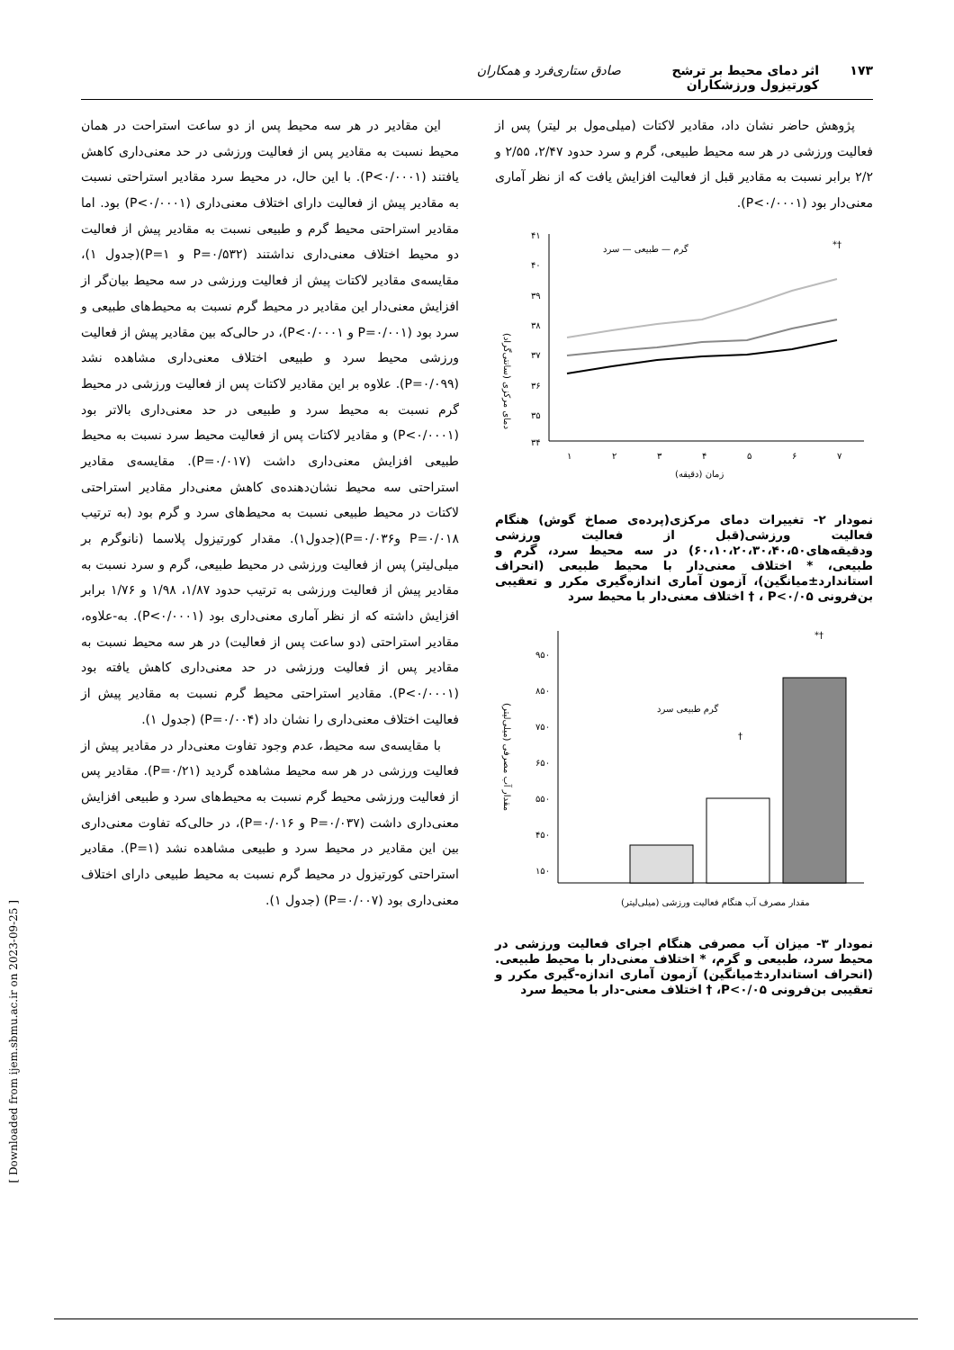۱۷۳ اثر دمای محیط بر ترشح کورتیزول ورزشکاران صادق ستاری‌فرد و همکاران
پژوهش حاضر نشان داد، مقادیر لاکتات (میلی‌مول بر لیتر) پس از فعالیت ورزشی در هر سه محیط طبیعی، گرم و سرد حدود ۲/۴۷، ۲/۵۵ و ۲/۲ برابر نسبت به مقادیر قبل از فعالیت افزایش یافت که از نظر آماری معنی‌دار بود (P<۰/۰۰۰۱).
۴۱
۴۰
۳۹
۳۸
۳۷
۳۶
۳۵
۳۴
۱
۲
۳
۴
۵
۶
۷
زمان (دقیقه)
گرم — طبیعی — سرد
*†
دمای مرکزی (سانتی‌گراد)
نمودار ۲- تغییرات دمای مرکزی(پرده‌ی صماخ گوش) هنگام فعالیت ورزشی(قبل از فعالیت ورزشی ودقیقه‌های۶۰،۱۰،۲۰،۳۰،۴۰،۵۰) در سه محیط سرد، گرم و طبیعی، * اختلاف معنی‌دار با محیط طبیعی (انحراف استاندارد±میانگین)، آزمون آماری اندازه‌گیری مکرر و تعقیبی بن‌فرونی P<۰/۰۵ ، † اختلاف معنی‌دار با محیط سرد
۹۵۰
۸۵۰
۷۵۰
۶۵۰
۵۵۰
۴۵۰
۱۵۰
گرم طبیعی سرد
†
*†
مقدار آب مصرفی (میلی‌لیتر)
مقدار مصرف آب هنگام فعالیت ورزشی (میلی‌لیتر)
نمودار ۳- میزان آب مصرفی هنگام اجرای فعالیت ورزشی در محیط سرد، طبیعی و گرم، * اختلاف معنی‌دار با محیط طبیعی.(انحراف استاندارد±میانگین) آزمون آماری اندازه-گیری مکرر و تعقیبی بن‌فرونی P<۰/۰۵، † اختلاف معنی-دار با محیط سرد
این مقادیر در هر سه محیط پس از دو ساعت استراحت در همان محیط نسبت به مقادیر پس از فعالیت ورزشی در حد معنی‌داری کاهش یافتند (P<۰/۰۰۰۱). با این حال، در محیط سرد مقادیر استراحتی نسبت به مقادیر پیش از فعالیت دارای اختلاف معنی‌داری (P<۰/۰۰۰۱) بود. اما مقادیر استراحتی محیط گرم و طبیعی نسبت به مقادیر پیش از فعالیت دو محیط اختلاف معنی‌داری نداشتند (P=۰/۵۳۲ و P=۱)(جدول ۱)، مقایسه‌ی مقادیر لاکتات پیش از فعالیت ورزشی در سه محیط بیان‌گر از افزایش معنی‌دار این مقادیر در محیط گرم نسبت به محیط‌های طبیعی و سرد بود (P=۰/۰۰۱ و P<۰/۰۰۰۱)، در حالی‌که بین مقادیر پیش از فعالیت ورزشی محیط سرد و طبیعی اختلاف معنی‌داری مشاهده نشد (P=۰/۰۹۹). علاوه بر این مقادیر لاکتات پس از فعالیت ورزشی در محیط گرم نسبت به محیط سرد و طبیعی در حد معنی‌داری بالاتر بود (P<۰/۰۰۰۱) و مقادیر لاکتات پس از فعالیت محیط سرد نسبت به محیط طبیعی افزایش معنی‌داری داشت (P=۰/۰۱۷). مقایسه‌ی مقادیر استراحتی سه محیط نشان‌دهنده‌ی کاهش معنی‌دار مقادیر استراحتی لاکتات در محیط طبیعی نسبت به محیط‌های سرد و گرم بود (به ترتیب P=۰/۰۱۸ وP=۰/۰۳۶)(جدول۱). مقدار کورتیزول پلاسما (نانوگرم بر میلی‌لیتر) پس از فعالیت ورزشی در محیط طبیعی، گرم و سرد نسبت به مقادیر پیش از فعالیت ورزشی به ترتیب حدود ۱/۸۷، ۱/۹۸ و ۱/۷۶ برابر افزایش داشته که از نظر آماری معنی‌داری بود (P<۰/۰۰۰۱). به-علاوه، مقادیر استراحتی (دو ساعت پس از فعالیت) در هر سه محیط نسبت به مقادیر پس از فعالیت ورزشی در حد معنی‌داری کاهش یافته بود (P<۰/۰۰۰۱). مقادیر استراحتی محیط گرم نسبت به مقادیر پیش از فعالیت اختلاف معنی‌داری را نشان داد (P=۰/۰۰۴) (جدول ۱).
با مقایسه‌ی سه محیط، عدم وجود تفاوت معنی‌دار در مقادیر پیش از فعالیت ورزشی در هر سه محیط مشاهده گردید (P=۰/۲۱). مقادیر پس از فعالیت ورزشی محیط گرم نسبت به محیط‌های سرد و طبیعی افزایش معنی‌داری داشت (P=۰/۰۳۷ و P=۰/۰۱۶)، در حالی‌که تفاوت معنی‌داری بین این مقادیر در محیط سرد و طبیعی مشاهده نشد (P=۱). مقادیر استراحتی کورتیزول در محیط گرم نسبت به محیط طبیعی دارای اختلاف معنی‌داری بود (P=۰/۰۰۷) (جدول ۱).
[ Downloaded from ijem.sbmu.ac.ir on 2023-09-25 ]